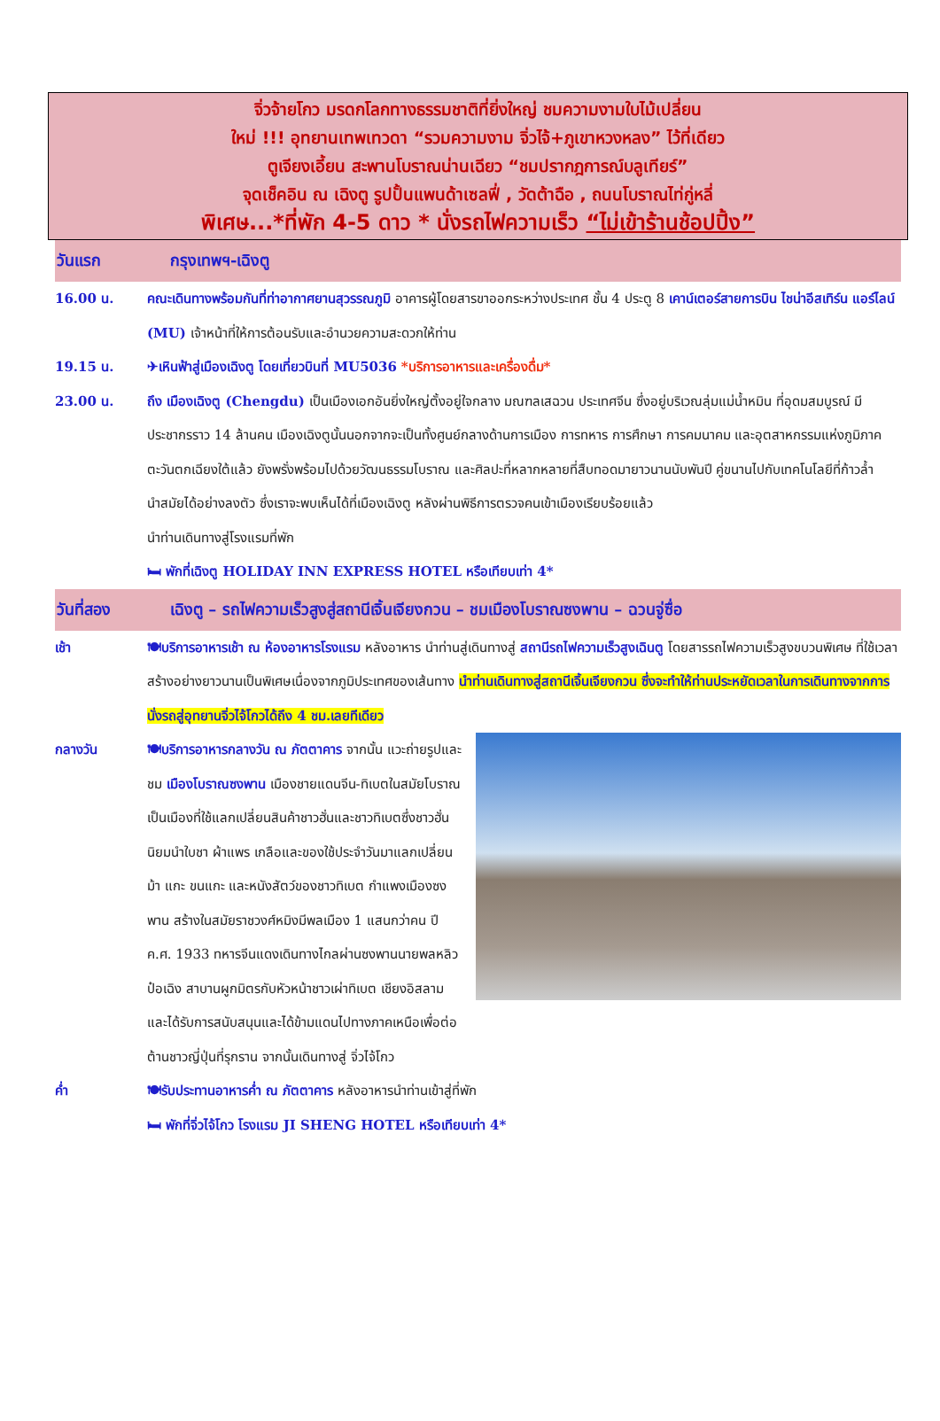จิ่วจ้ายโกว มรดกโลกทางธรรมชาติที่ยิ่งใหญ่ ชมความงามใบไม้เปลี่ยน
ใหม่ !!! อุทยานเทพเทวดา “รวมความงาม จิ่วไจ้+ภูเขาหวงหลง” ไว้ที่เดียว
ตูเจียงเอี้ยน สะพานโบราณน่านเฉียว “ชมปรากฎการณ์บลูเทียร์”
จุดเช็คอิน ณ เฉิงตู รูปปั้นแพนด้าเซลฟี่ , วัดต้าฉือ , ถนนโบราณไท่กู่หลี่
พิเศษ...*ที่พัก 4-5 ดาว * นั่งรถไฟความเร็ว “ไม่เข้าร้านช้อปปิ้ง”
วันแรก กรุงเทพฯ-เฉิงตู
16.00 น. คณะเดินทางพร้อมกันที่ท่าอากาศยานสุวรรณภูมิ อาคารผู้โดยสารขาออกระหว่างประเทศ ชั้น 4 ประตู 8 เคาน์เตอร์สายการบิน ไชน่าอีสเทิร์น แอร์ไลน์ (MU) เจ้าหน้าที่ให้การต้อนรับและอำนวยความสะดวกให้ท่าน
19.15 น. ✈เหินฟ้าสู่เมืองเฉิงตู โดยเที่ยวบินที่ MU5036 *บริการอาหารและเครื่องดื่ม*
23.00 น. ถึง เมืองเฉิงตู (Chengdu) เป็นเมืองเอกอันยิ่งใหญ่ตั้งอยู่ใจกลาง มณฑลเสฉวน ประเทศจีน ซึ่งอยู่บริเวณลุ่มแม่น้ำหมิน ที่อุดมสมบูรณ์ มีประชากรราว 14 ล้านคน เมืองเฉิงตูนั้นนอกจากจะเป็นทั้งศูนย์กลางด้านการเมือง การทหาร การศึกษา การคมนาคม และอุตสาหกรรมแห่งภูมิภาคตะวันตกเฉียงใต้แล้ว ยังพรั่งพร้อมไปด้วยวัฒนธรรมโบราณ และศิลปะที่หลากหลายที่สืบทอดมายาวนานนับพันปี คู่ขนานไปกับเทคโนโลยีที่ก้าวล้ำนำสมัยได้อย่างลงตัว ซึ่งเราจะพบเห็นได้ที่เมืองเฉิงตู หลังผ่านพิธีการตรวจคนเข้าเมืองเรียบร้อยแล้ว
นำท่านเดินทางสู่โรงแรมที่พัก
🛏 พักที่เฉิงตู HOLIDAY INN EXPRESS HOTEL หรือเทียบเท่า 4*
วันที่สอง เฉิงตู – รถไฟความเร็วสูงสู่สถานีเจิ้นเจียงกวน – ชมเมืองโบราณซงพาน – ฉวนจู่ซื่อ
เช้า 🍽บริการอาหารเช้า ณ ห้องอาหารโรงแรม หลังอาหาร นำท่านสู่เดินทางสู่ สถานีรถไฟความเร็วสูงเฉินตู โดยสารรถไฟความเร็วสูงขบวนพิเศษ ที่ใช้เวลาสร้างอย่างยาวนานเป็นพิเศษเนื่องจากภูมิประเทศของเส้นทาง นำท่านเดินทางสู่สถานีเจิ้นเจียงกวน ซึ่งจะทำให้ท่านประหยัดเวลาในการเดินทางจากการนั่งรถสู่อุทยานจิ่วไจ้โกวได้ถึง 4 ชม.เลยทีเดียว
กลางวัน 🍽บริการอาหารกลางวัน ณ ภัตตาคาร จากนั้น แวะถ่ายรูปและชม เมืองโบราณซงพาน เมืองชายแดนจีน-ทิเบตในสมัยโบราณ เป็นเมืองที่ใช้แลกเปลี่ยนสินค้าชาวฮั่นและชาวทิเบตซึ่งชาวฮั่นนิยมนำใบชา ผ้าแพร เกลือและของใช้ประจำวันมาแลกเปลี่ยนม้า แกะ ขนแกะ และหนังสัตว์ของชาวทิเบต กำแพงเมืองซงพาน สร้างในสมัยราชวงศ์หมิงมีพลเมือง 1 แสนกว่าคน ปี ค.ศ. 1933 ทหารจีนแดงเดินทางไกลผ่านซงพานนายพลหลิวป๋อเฉิง สาบานผูกมิตรกับหัวหน้าชาวเผ่าทิเบต เชียงอิสลาม และได้รับการสนับสนุนและได้ข้ามแดนไปทางภาคเหนือเพื่อต่อต้านชาวญี่ปุ่นที่รุกราน จากนั้นเดินทางสู่ จิ่วไจ้โกว
ค่ำ 🍽รับประทานอาหารค่ำ ณ ภัตตาคาร หลังอาหารนำท่านเข้าสู่ที่พัก
🛏 พักที่จิ่วไจ้โกว โรงแรม JI SHENG HOTEL หรือเทียบเท่า 4*